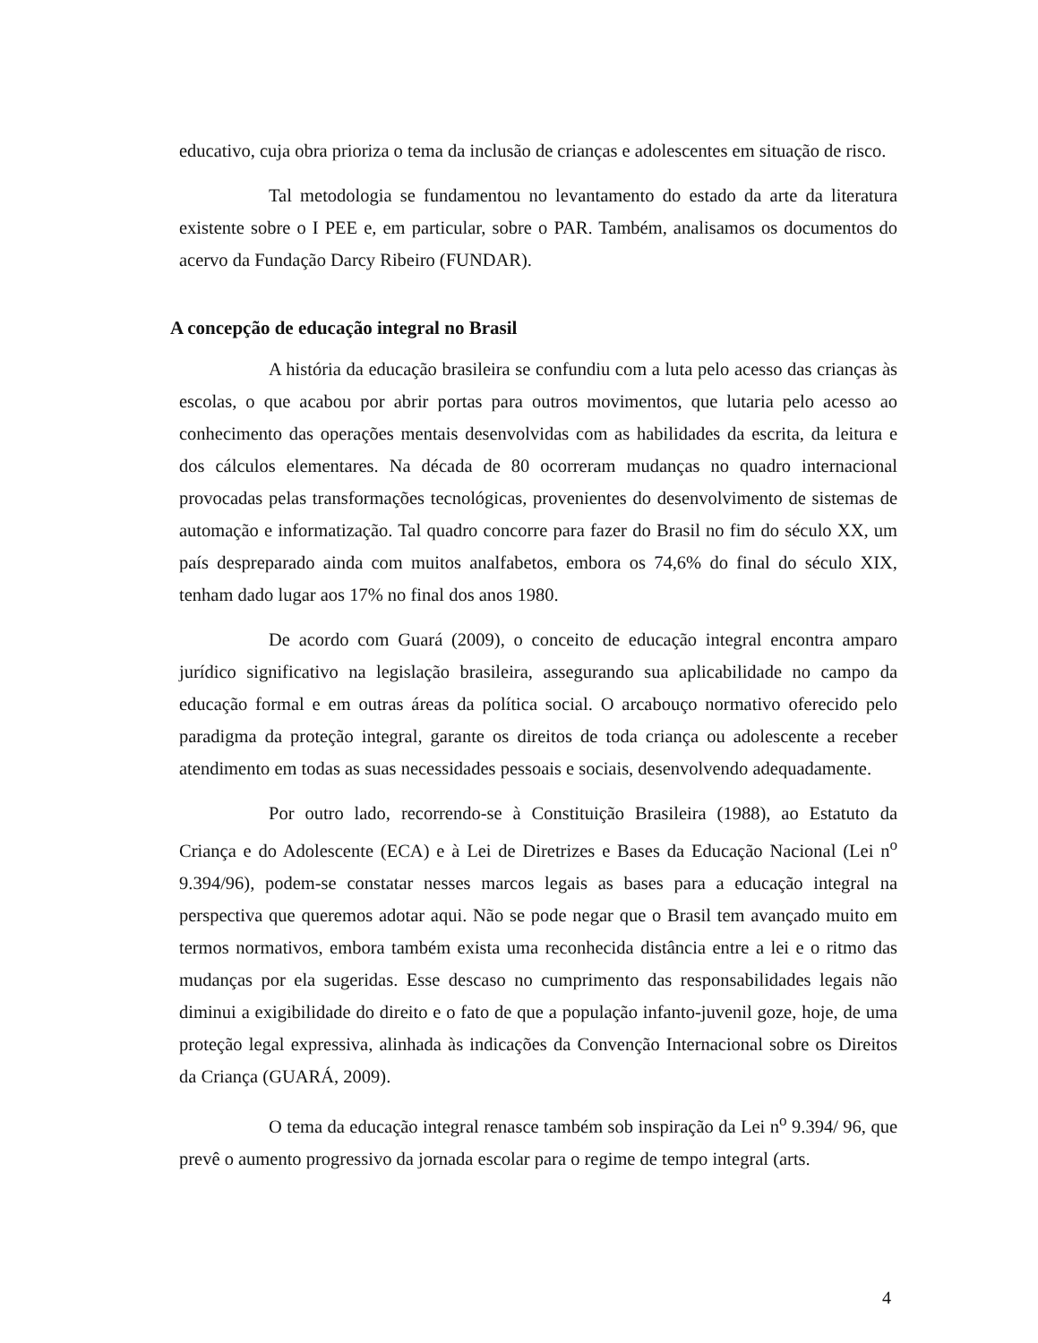educativo, cuja obra prioriza o tema da inclusão de crianças e adolescentes em situação de risco.
Tal metodologia se fundamentou no levantamento do estado da arte da literatura existente sobre o I PEE e, em particular, sobre o PAR. Também, analisamos os documentos do acervo da Fundação Darcy Ribeiro (FUNDAR).
A concepção de educação integral no Brasil
A história da educação brasileira se confundiu com a luta pelo acesso das crianças às escolas, o que acabou por abrir portas para outros movimentos, que lutaria pelo acesso ao conhecimento das operações mentais desenvolvidas com as habilidades da escrita, da leitura e dos cálculos elementares. Na década de 80 ocorreram mudanças no quadro internacional provocadas pelas transformações tecnológicas, provenientes do desenvolvimento de sistemas de automação e informatização. Tal quadro concorre para fazer do Brasil no fim do século XX, um país despreparado ainda com muitos analfabetos, embora os 74,6% do final do século XIX, tenham dado lugar aos 17% no final dos anos 1980.
De acordo com Guará (2009), o conceito de educação integral encontra amparo jurídico significativo na legislação brasileira, assegurando sua aplicabilidade no campo da educação formal e em outras áreas da política social. O arcabouço normativo oferecido pelo paradigma da proteção integral, garante os direitos de toda criança ou adolescente a receber atendimento em todas as suas necessidades pessoais e sociais, desenvolvendo adequadamente.
Por outro lado, recorrendo-se à Constituição Brasileira (1988), ao Estatuto da Criança e do Adolescente (ECA) e à Lei de Diretrizes e Bases da Educação Nacional (Lei n<sup>o</sup> 9.394/96), podem-se constatar nesses marcos legais as bases para a educação integral na perspectiva que queremos adotar aqui. Não se pode negar que o Brasil tem avançado muito em termos normativos, embora também exista uma reconhecida distância entre a lei e o ritmo das mudanças por ela sugeridas. Esse descaso no cumprimento das responsabilidades legais não diminui a exigibilidade do direito e o fato de que a população infanto-juvenil goze, hoje, de uma proteção legal expressiva, alinhada às indicações da Convenção Internacional sobre os Direitos da Criança (GUARÁ, 2009).
O tema da educação integral renasce também sob inspiração da Lei n<sup>o</sup> 9.394/ 96, que prevê o aumento progressivo da jornada escolar para o regime de tempo integral (arts.
4